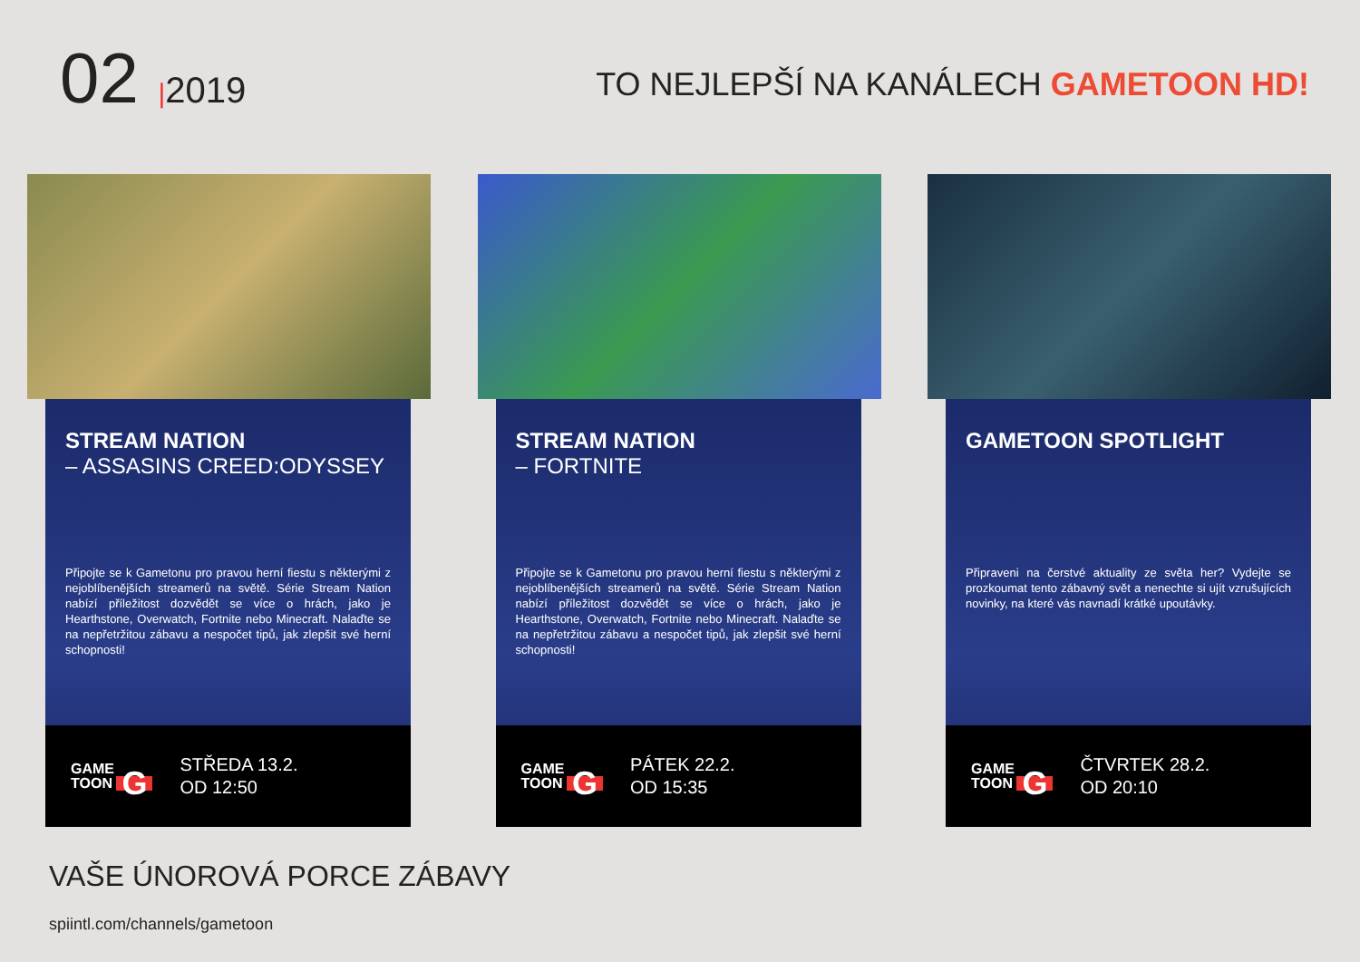02 |2019
TO NEJLEPŠÍ NA KANÁLECH GAMETOON HD!
STREAM NATION
– ASSASINS CREED:ODYSSEY
Připojte se k Gametonu pro pravou herní fiestu s některými z nejoblíbenějších streamerů na světě. Série Stream Nation nabízí příležitost dozvědět se více o hrách, jako je Hearthstone, Overwatch, Fortnite nebo Minecraft. Nalaďte se na nepřetržitou zábavu a nespočet tipů, jak zlepšit své herní schopnosti!
GAME
TOON G
STŘEDA 13.2.
OD 12:50
STREAM NATION
– FORTNITE
Připojte se k Gametonu pro pravou herní fiestu s některými z nejoblíbenějších streamerů na světě. Série Stream Nation nabízí příležitost dozvědět se více o hrách, jako je Hearthstone, Overwatch, Fortnite nebo Minecraft. Nalaďte se na nepřetržitou zábavu a nespočet tipů, jak zlepšit své herní schopnosti!
GAME
TOON G
PÁTEK 22.2.
OD 15:35
GAMETOON SPOTLIGHT
Připraveni na čerstvé aktuality ze světa her? Vydejte se prozkoumat tento zábavný svět a nenechte si ujít vzrušujících novinky, na které vás navnadí krátké upoutávky.
GAME
TOON G
ČTVRTEK 28.2.
OD 20:10
VAŠE ÚNOROVÁ PORCE ZÁBAVY
spiintl.com/channels/gametoon